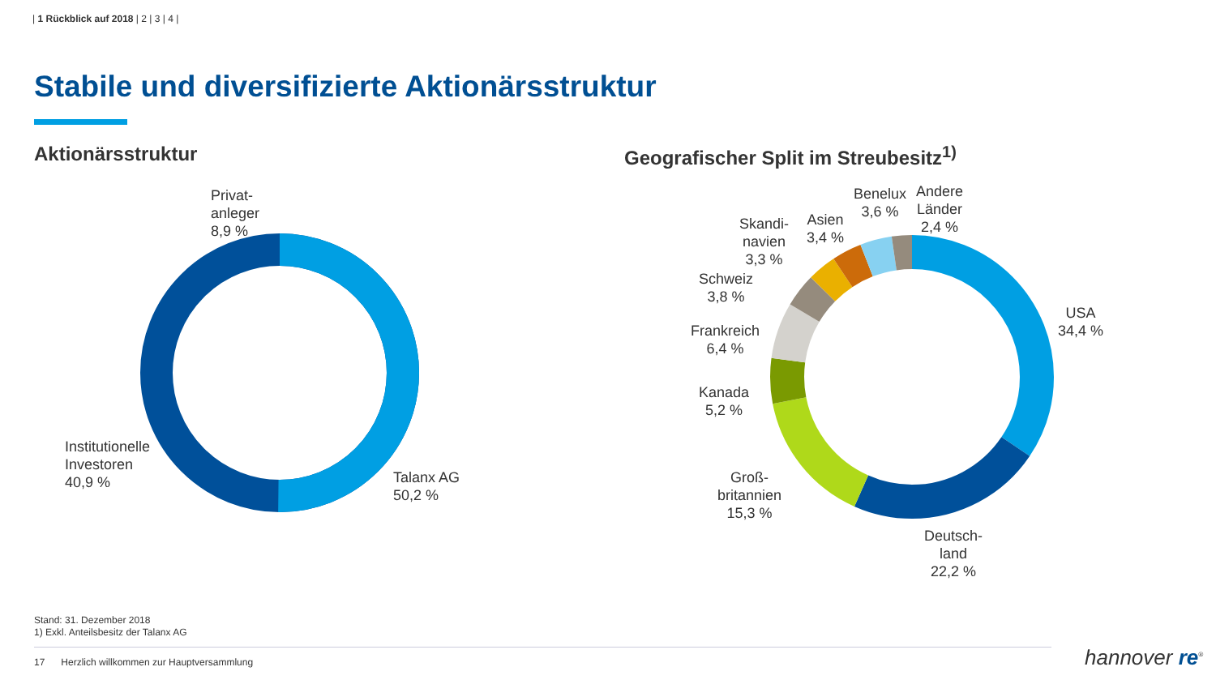| 1 Rückblick auf 2018 | 2 | 3 | 4 |
Stabile und diversifizierte Aktionärsstruktur
Aktionärsstruktur
Geografischer Split im Streubesitz<sup>1)</sup>
Privat-
anleger
8,9 %
Institutionelle
Investoren
40,9 %
Talanx AG
50,2 %
Andere
Länder
2,4 %
Benelux
3,6 %
Asien
3,4 %
Skandi-
navien
3,3 %
Schweiz
3,8 %
Frankreich
6,4 %
Kanada
5,2 %
Groß-
britannien
15,3 %
Deutsch-
land
22,2 %
USA
34,4 %
Stand: 31. Dezember 2018
1) Exkl. Anteilsbesitz der Talanx AG
17 Herzlich willkommen zur Hauptversammlung
hannover re<sup>®</sup>